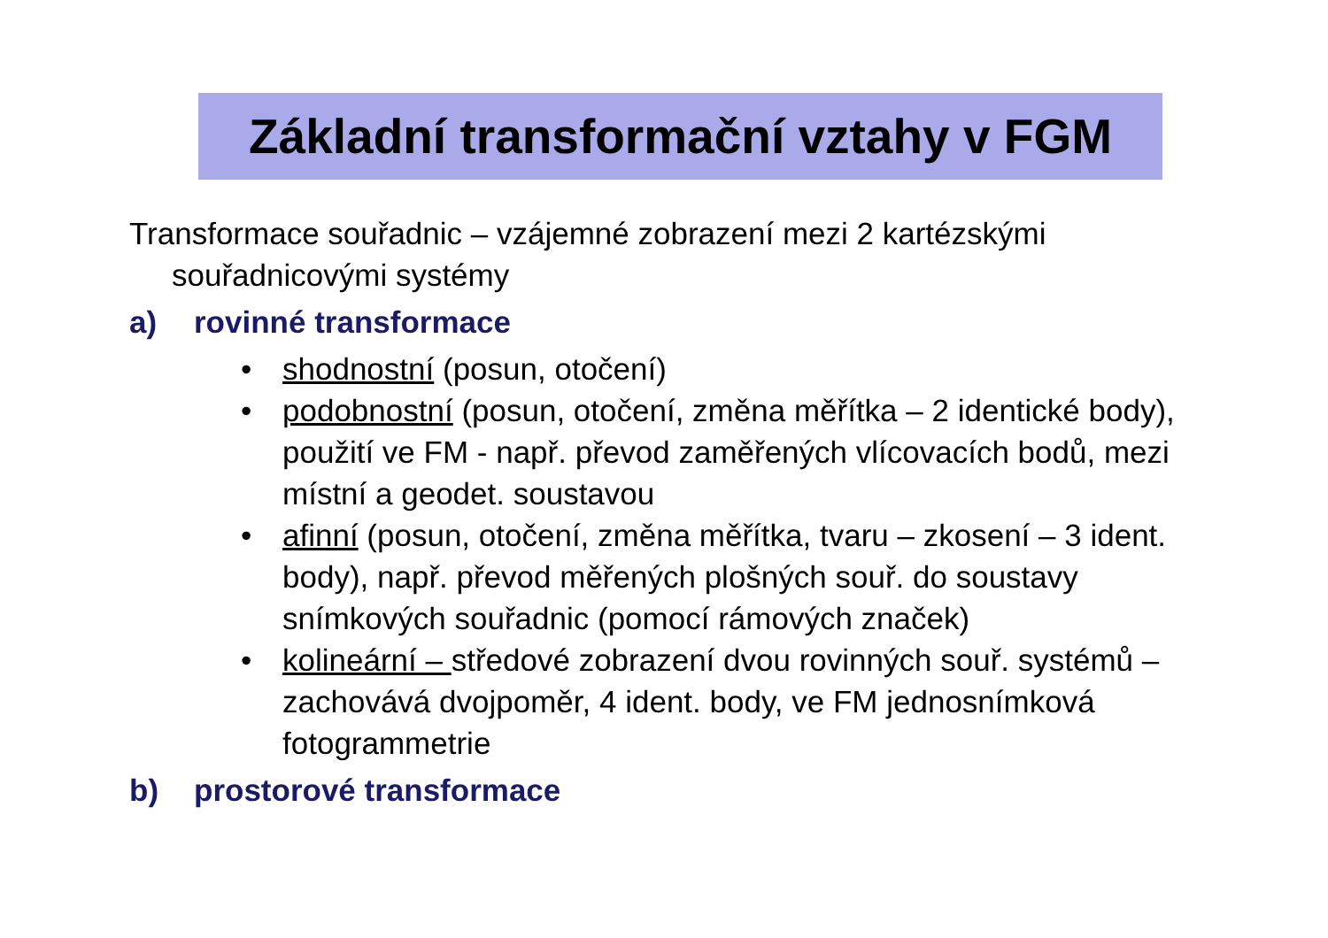Základní transformační vztahy v FGM
Transformace souřadnic – vzájemné zobrazení mezi 2 kartézskými souřadnicovými systémy
a) rovinné transformace
• shodnostní (posun, otočení)
• podobnostní (posun, otočení, změna měřítka – 2 identické body), použití ve FM - např. převod zaměřených vlícovacích bodů, mezi místní a geodet. soustavou
• afinní (posun, otočení, změna měřítka, tvaru – zkosení – 3 ident. body), např. převod měřených plošných souř. do soustavy snímkových souřadnic (pomocí rámových značek)
• kolineární – středové zobrazení dvou rovinných souř. systémů – zachovává dvojpoměr, 4 ident. body, ve FM jednosnímková fotogrammetrie
b) prostorové transformace